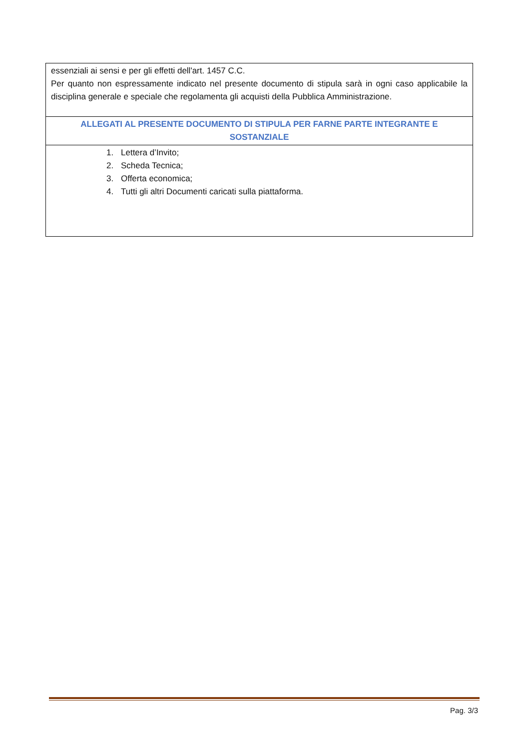| essenziali ai sensi e per gli effetti dell'art. 1457 C.C. Per quanto non espressamente indicato nel presente documento di stipula sarà in ogni caso applicabile la disciplina generale e speciale che regolamenta gli acquisti della Pubblica Amministrazione. |
| ALLEGATI AL PRESENTE DOCUMENTO DI STIPULA PER FARNE PARTE INTEGRANTE E SOSTANZIALE |
| 1. Lettera d’Invito; 2. Scheda Tecnica; 3. Offerta economica; 4. Tutti gli altri Documenti caricati sulla piattaforma. |
Pag. 3/3